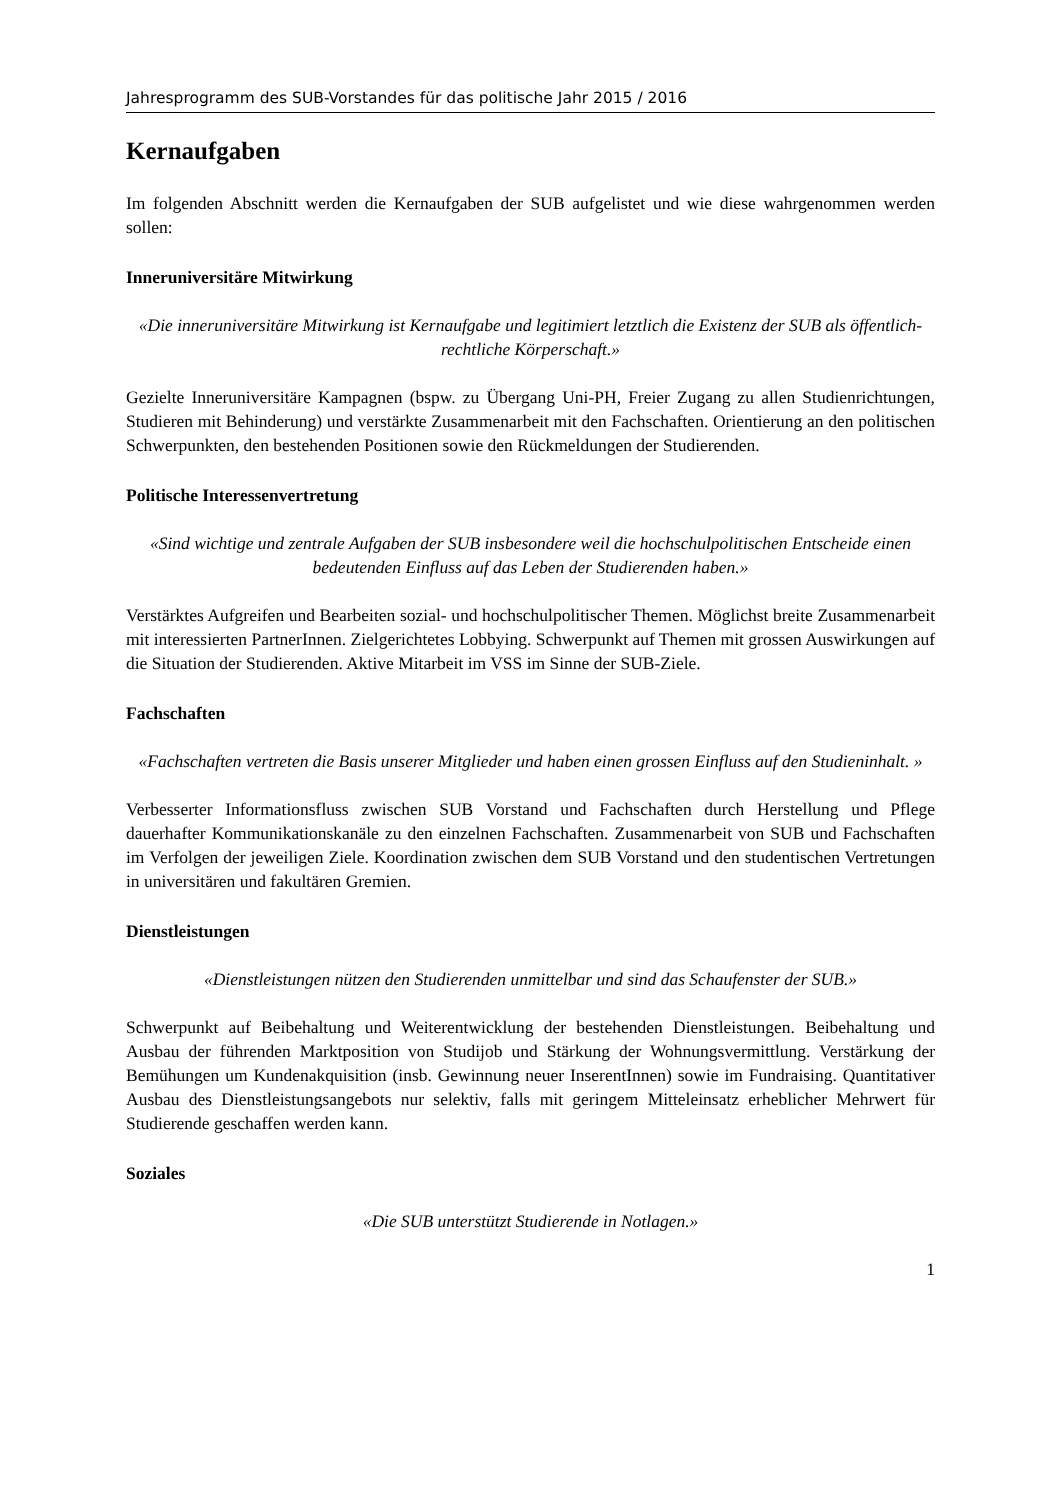Jahresprogramm des SUB-Vorstandes für das politische Jahr 2015 / 2016
Kernaufgaben
Im folgenden Abschnitt werden die Kernaufgaben der SUB aufgelistet und wie diese wahrgenommen werden sollen:
Inneruniversitäre Mitwirkung
«Die inneruniversitäre Mitwirkung ist Kernaufgabe und legitimiert letztlich die Existenz der SUB als öffentlich-rechtliche Körperschaft.»
Gezielte Inneruniversitäre Kampagnen (bspw. zu Übergang Uni-PH, Freier Zugang zu allen Studienrichtungen, Studieren mit Behinderung) und verstärkte Zusammenarbeit mit den Fachschaften. Orientierung an den politischen Schwerpunkten, den bestehenden Positionen sowie den Rückmeldungen der Studierenden.
Politische Interessenvertretung
«Sind wichtige und zentrale Aufgaben der SUB insbesondere weil die hochschulpolitischen Entscheide einen bedeutenden Einfluss auf das Leben der Studierenden haben.»
Verstärktes Aufgreifen und Bearbeiten sozial- und hochschulpolitischer Themen. Möglichst breite Zusammenarbeit mit interessierten PartnerInnen. Zielgerichtetes Lobbying. Schwerpunkt auf Themen mit grossen Auswirkungen auf die Situation der Studierenden. Aktive Mitarbeit im VSS im Sinne der SUB-Ziele.
Fachschaften
«Fachschaften vertreten die Basis unserer Mitglieder und haben einen grossen Einfluss auf den Studieninhalt. »
Verbesserter Informationsfluss zwischen SUB Vorstand und Fachschaften durch Herstellung und Pflege dauerhafter Kommunikationskanäle zu den einzelnen Fachschaften. Zusammenarbeit von SUB und Fachschaften im Verfolgen der jeweiligen Ziele. Koordination zwischen dem SUB Vorstand und den studentischen Vertretungen in universitären und fakultären Gremien.
Dienstleistungen
«Dienstleistungen nützen den Studierenden unmittelbar und sind das Schaufenster der SUB.»
Schwerpunkt auf Beibehaltung und Weiterentwicklung der bestehenden Dienstleistungen. Beibehaltung und Ausbau der führenden Marktposition von Studijob und Stärkung der Wohnungsvermittlung. Verstärkung der Bemühungen um Kundenakquisition (insb. Gewinnung neuer InserentInnen) sowie im Fundraising. Quantitativer Ausbau des Dienstleistungsangebots nur selektiv, falls mit geringem Mitteleinsatz erheblicher Mehrwert für Studierende geschaffen werden kann.
Soziales
«Die SUB unterstützt Studierende in Notlagen.»
1